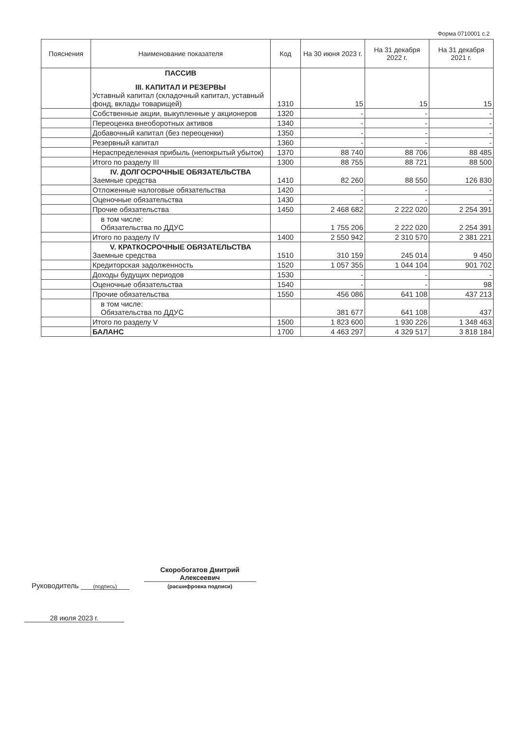Форма 0710001 с.2
| Пояснения | Наименование показателя | Код | На 30 июня 2023 г. | На 31 декабря 2022 г. | На 31 декабря 2021 г. |
| --- | --- | --- | --- | --- | --- |
| | ПАССИВ III. КАПИТАЛ И РЕЗЕРВЫ Уставный капитал (складочный капитал, уставный фонд, вклады товарищей) | 1310 | 15 | 15 | 15 |
| | Собственные акции, выкупленные у акционеров | 1320 | - | - | - |
| | Переоценка внеоборотных активов | 1340 | - | - | - |
| | Добавочный капитал (без переоценки) | 1350 | - | - | - |
| | Резервный капитал | 1360 | - | - | - |
| | Нераспределенная прибыль (непокрытый убыток) | 1370 | 88 740 | 88 706 | 88 485 |
| | Итого по разделу III | 1300 | 88 755 | 88 721 | 88 500 |
| | IV. ДОЛГОСРОЧНЫЕ ОБЯЗАТЕЛЬСТВА Заемные средства | 1410 | 82 260 | 88 550 | 126 830 |
| | Отложенные налоговые обязательства | 1420 | - | - | - |
| | Оценочные обязательства | 1430 | - | - | - |
| | Прочие обязательства | 1450 | 2 468 682 | 2 222 020 | 2 254 391 |
| | в том числе: Обязательства по ДДУС | | 1 755 206 | 2 222 020 | 2 254 391 |
| | Итого по разделу IV | 1400 | 2 550 942 | 2 310 570 | 2 381 221 |
| | V. КРАТКОСРОЧНЫЕ ОБЯЗАТЕЛЬСТВА Заемные средства | 1510 | 310 159 | 245 014 | 9 450 |
| | Кредиторская задолженность | 1520 | 1 057 355 | 1 044 104 | 901 702 |
| | Доходы будущих периодов | 1530 | - | - | - |
| | Оценочные обязательства | 1540 | - | - | 98 |
| | Прочие обязательства | 1550 | 456 086 | 641 108 | 437 213 |
| | в том числе: Обязательства по ДДУС | | 381 677 | 641 108 | 437 |
| | Итого по разделу V | 1500 | 1 823 600 | 1 930 226 | 1 348 463 |
| | БАЛАНС | 1700 | 4 463 297 | 4 329 517 | 3 818 184 |
Руководитель
(подпись)
Скоробогатов Дмитрий Алексеевич
(расшифровка подписи)
28 июля 2023 г.